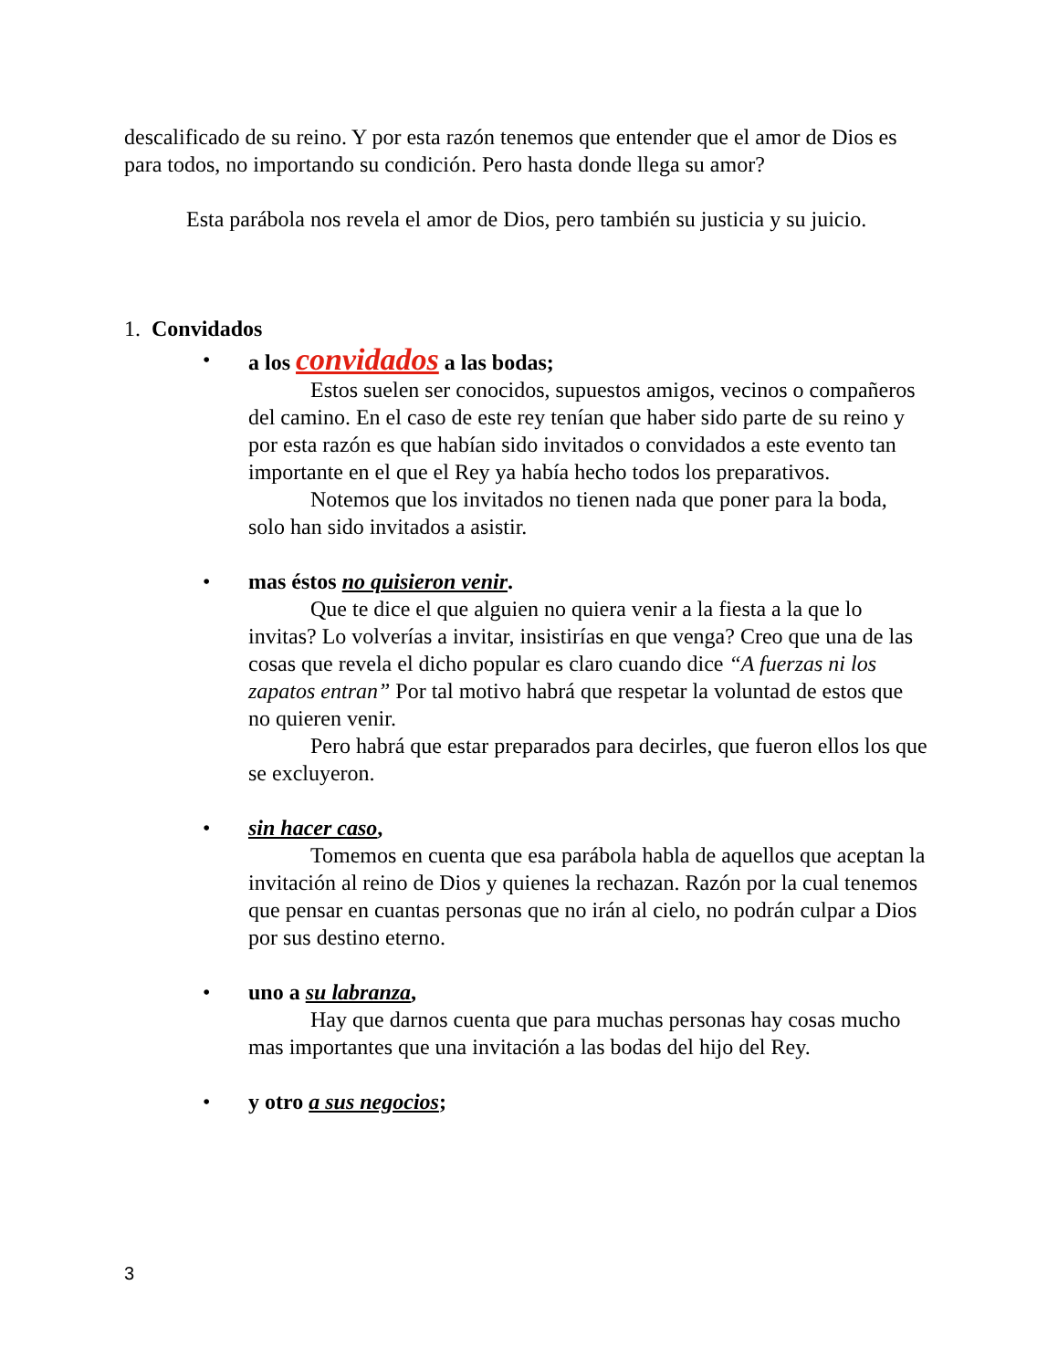descalificado de su reino. Y por esta razón tenemos que entender que el amor de Dios es para todos, no importando su condición. Pero hasta donde llega su amor?
Esta parábola nos revela el amor de Dios, pero también su justicia y su juicio.
1. Convidados
• a los convidados a las bodas;
Estos suelen ser conocidos, supuestos amigos, vecinos o compañeros del camino. En el caso de este rey tenían que haber sido parte de su reino y por esta razón es que habían sido invitados o convidados a este evento tan importante en el que el Rey ya había hecho todos los preparativos.
Notemos que los invitados no tienen nada que poner para la boda, solo han sido invitados a asistir.
• mas éstos no quisieron venir.
Que te dice el que alguien no quiera venir a la fiesta a la que lo invitas? Lo volverías a invitar, insistirías en que venga? Creo que una de las cosas que revela el dicho popular es claro cuando dice “A fuerzas ni los zapatos entran” Por tal motivo habrá que respetar la voluntad de estos que no quieren venir.
Pero habrá que estar preparados para decirles, que fueron ellos los que se excluyeron.
• sin hacer caso,
Tomemos en cuenta que esa parábola habla de aquellos que aceptan la invitación al reino de Dios y quienes la rechazan. Razón por la cual tenemos que pensar en cuantas personas que no irán al cielo, no podrán culpar a Dios por sus destino eterno.
• uno a su labranza,
Hay que darnos cuenta que para muchas personas hay cosas mucho mas importantes que una invitación a las bodas del hijo del Rey.
• y otro a sus negocios;
3